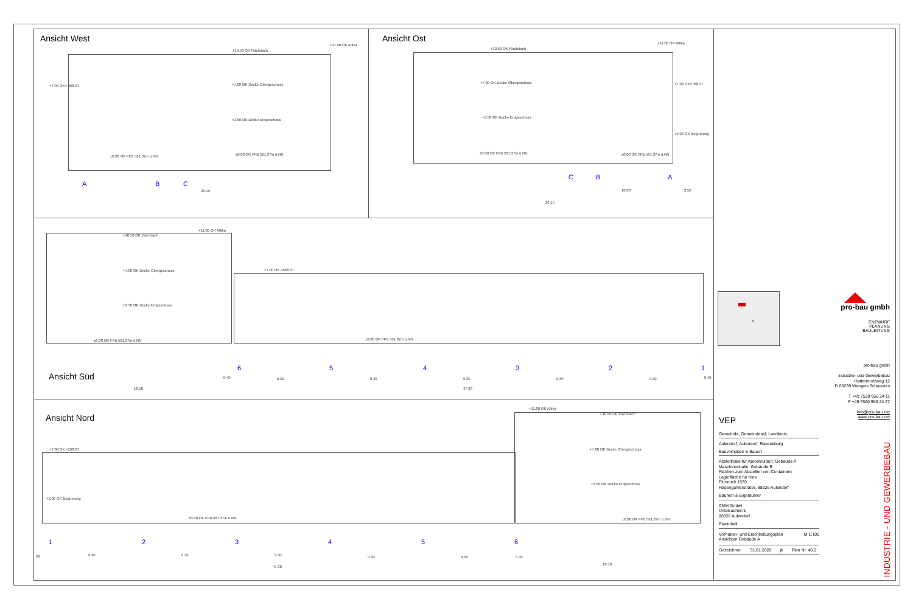Ansicht West
+10.50 OK Flachdach
+11.00 OK Attika
+7.00 OK Decke Obergeschoss +7.00 OK= 568.37
+3.50 OK Decke Erdgeschoss
±0.00 OK FFB 561.37m ü.NN ±0.00 OK FFB 561.37m ü.NN
A B C
26.15
Ansicht Ost
+10.50 OK Flachdach
+11.00 OK Attika
+7.00 OK Decke Obergeschoss +7.00 OK=768.37
+3.50 OK Decke Erdgeschoss
+2.00 OK Begrünung
±0.00 OK FFB 561.37m ü.NN ±0.00 OK FFB 561.37m ü.NN
C B A
10.00 2.50
26.15
Ansicht Süd
+10.50 OK Flachdach
+11.00 OK Attika
+7.00 OK Decke Obergeschoss +7.00 OK =568.37
+3.50 OK Decke Erdgeschoss
±0.00 OK FFB 561.37m ü.NN ±0.00 OK FFB 561.37m ü.NN
6 5 4 3 2 1
0.40 9.30 9.30 9.30 9.30 9.30 0.40
18.50 47.30
Ansicht Nord
+11.00 OK Attika
+10.50 OK Flachdach
+7.00 OK =568.37 +7.00 OK Decke Obergeschoss
+3.50 OK Decke Erdgeschoss
+2.00 OK Begrünung
±0.00 OK FFB 561.37m ü.NN ±0.00 OK FFB 561.37m ü.NN
1 2 3 4 5 6
40 9.30 9.30 9.30 9.30 9.30 0.40
47.30
18.50
A
B
pro-bau gmbh
ENTWURF
PLANUNG
BAULEITUNG
pro-bau gmbh
Industrie- und Gewerbebau
Hatternholzweg 12
D 88239 Wangen-Schauwies
T +49 7520 956 24 11
F +49 7520 956 24 27
info@pro-bau.net
www.pro-bau.net
VEP
Gemeinde, Gemeindeteil, Landkreis
Aulendorf, Aulendorf, Ravensburg
Bauvorhaben & Bauort
Abstellhalle für Abrollmulden: Gebäude A
Maschinenhalle: Gebäude B
Flächen zum Abstellen von Containern
Lagerfläche für Kies
Flurstück 1570
Hasengärtlerstraße, 88326 Aulendorf
Bauherr & Eigentümer
CMH GmbH
Unterrauhen 1
88326 Aulendorf
Planinhalt
Vorhaben- und Erschließungsplan
Ansichten Gebäude A M 1:100
Gezeichnet: 31.01.2020 jk Plan Nr. 40.0
INDUSTRIE - UND GEWERBEBAU